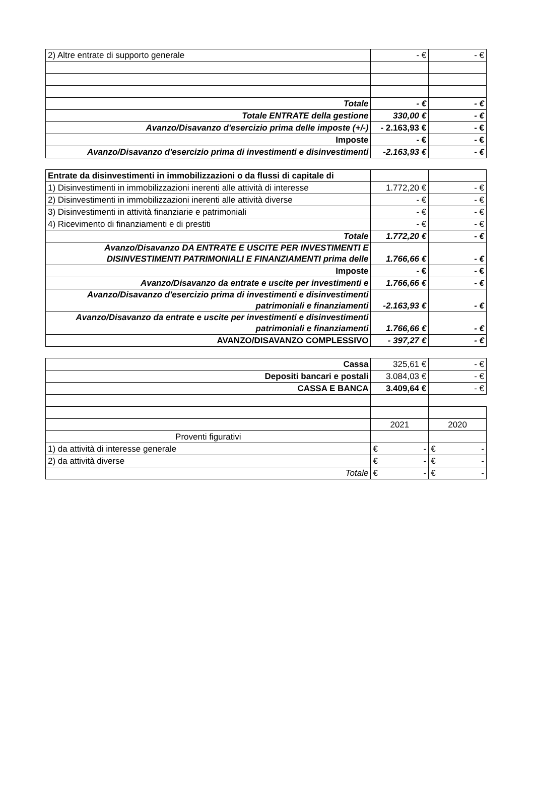| 2) Altre entrate di supporto generale | - € | - € |
| Totale | - € | - € |
| Totale ENTRATE della gestione | 330,00 € | - € |
| Avanzo/Disavanzo d'esercizio prima delle imposte (+/-) | - 2.163,93 € | - € |
| Imposte | - € | - € |
| Avanzo/Disavanzo d'esercizio prima di investimenti e disinvestimenti | -2.163,93 € | - € |
| Entrate da disinvestimenti in immobilizzazioni o da flussi di capitale di | | |
| 1) Disinvestimenti in immobilizzazioni inerenti alle attività di interesse | 1.772,20 € | - € |
| 2) Disinvestimenti in immobilizzazioni inerenti alle attività diverse | - € | - € |
| 3) Disinvestimenti in attività finanziarie e patrimoniali | - € | - € |
| 4) Ricevimento di finanziamenti e di prestiti | - € | - € |
| Totale | 1.772,20 € | - € |
| Avanzo/Disavanzo DA ENTRATE E USCITE PER INVESTIMENTI E DISINVESTIMENTI PATRIMONIALI E FINANZIAMENTI prima delle | 1.766,66 € | - € |
| Imposte | - € | - € |
| Avanzo/Disavanzo da entrate e uscite per investimenti e | 1.766,66 € | - € |
| Avanzo/Disavanzo d'esercizio prima di investimenti e disinvestimenti patrimoniali e finanziamenti | -2.163,93 € | - € |
| Avanzo/Disavanzo da entrate e uscite per investimenti e disinvestimenti patrimoniali e finanziamenti | 1.766,66 € | - € |
| AVANZO/DISAVANZO COMPLESSIVO | - 397,27 € | - € |
| Cassa | 325,61 € | - € |
| Depositi bancari e postali | 3.084,03 € | - € |
| CASSA E BANCA | 3.409,64 € | - € |
| | 2021 | 2020 |
| Proventi figurativi | | |
| 1) da attività di interesse generale | € - | € - |
| 2) da attività diverse | € - | € - |
| Totale | € - | € - |